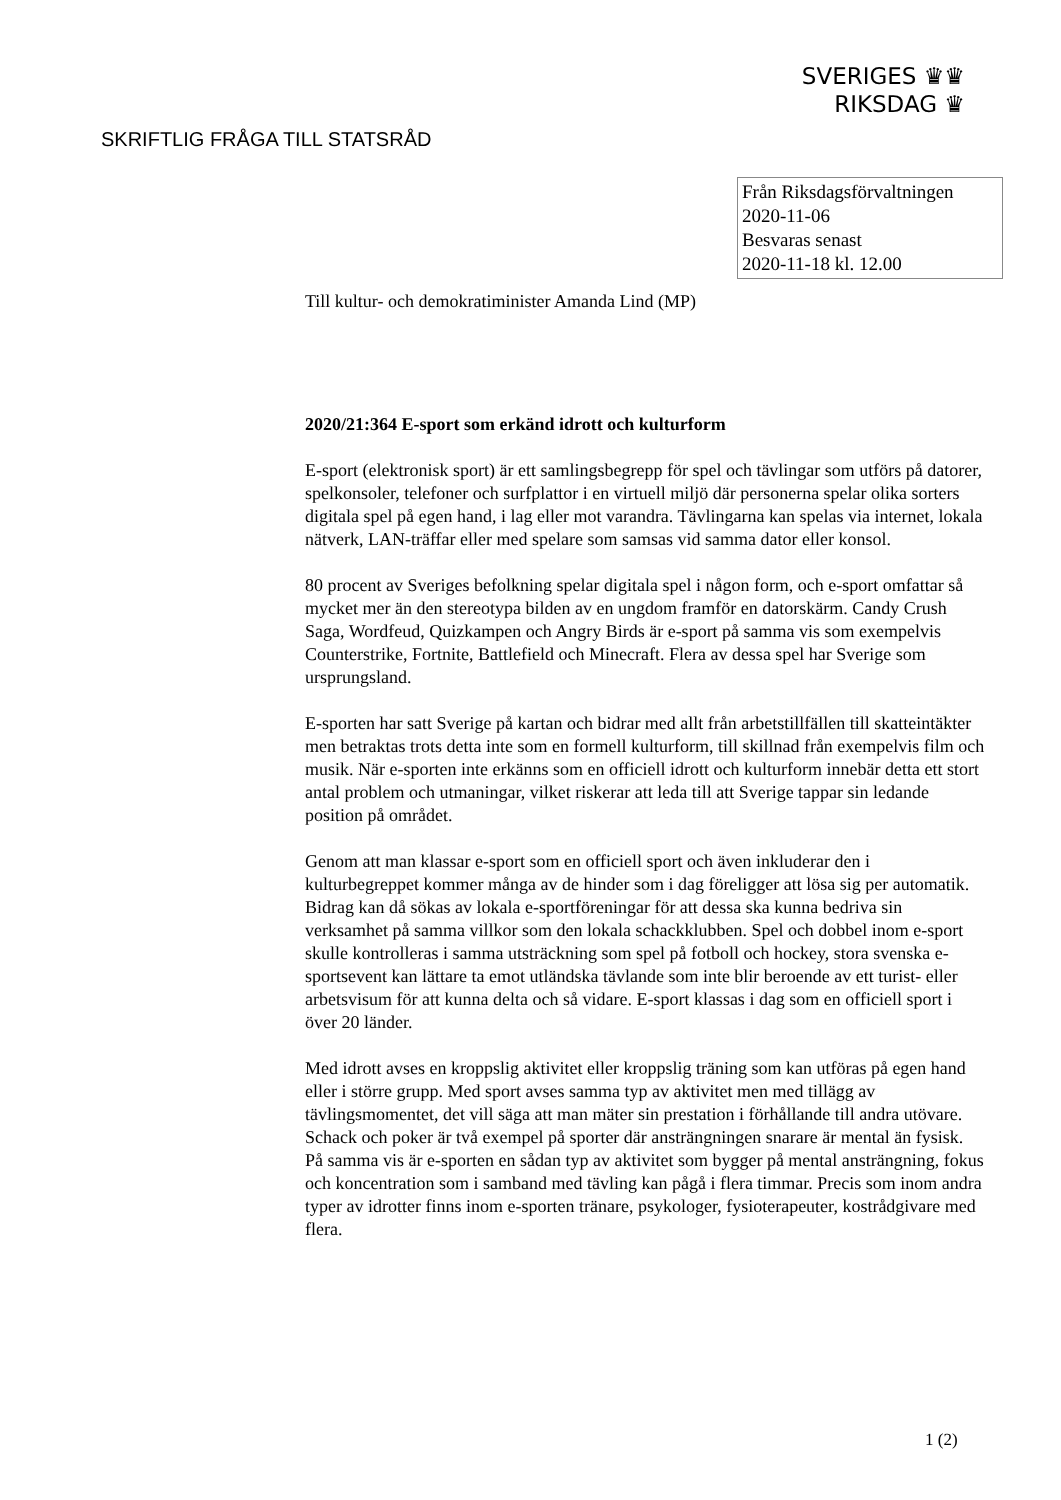SVERIGES ♛♛
RIKSDAG ♛
SKRIFTLIG FRÅGA TILL STATSRÅD
Från Riksdagsförvaltningen
2020-11-06
Besvaras senast
2020-11-18 kl. 12.00
Till kultur- och demokratiminister Amanda Lind (MP)
2020/21:364 E-sport som erkänd idrott och kulturform
E-sport (elektronisk sport) är ett samlingsbegrepp för spel och tävlingar som utförs på datorer, spelkonsoler, telefoner och surfplattor i en virtuell miljö där personerna spelar olika sorters digitala spel på egen hand, i lag eller mot varandra. Tävlingarna kan spelas via internet, lokala nätverk, LAN-träffar eller med spelare som samsas vid samma dator eller konsol.
80 procent av Sveriges befolkning spelar digitala spel i någon form, och e-sport omfattar så mycket mer än den stereotypa bilden av en ungdom framför en datorskärm. Candy Crush Saga, Wordfeud, Quizkampen och Angry Birds är e-sport på samma vis som exempelvis Counterstrike, Fortnite, Battlefield och Minecraft. Flera av dessa spel har Sverige som ursprungsland.
E-sporten har satt Sverige på kartan och bidrar med allt från arbetstillfällen till skatteintäkter men betraktas trots detta inte som en formell kulturform, till skillnad från exempelvis film och musik. När e-sporten inte erkänns som en officiell idrott och kulturform innebär detta ett stort antal problem och utmaningar, vilket riskerar att leda till att Sverige tappar sin ledande position på området.
Genom att man klassar e-sport som en officiell sport och även inkluderar den i kulturbegreppet kommer många av de hinder som i dag föreligger att lösa sig per automatik. Bidrag kan då sökas av lokala e-sportföreningar för att dessa ska kunna bedriva sin verksamhet på samma villkor som den lokala schackklubben. Spel och dobbel inom e-sport skulle kontrolleras i samma utsträckning som spel på fotboll och hockey, stora svenska e-sportsevent kan lättare ta emot utländska tävlande som inte blir beroende av ett turist- eller arbetsvisum för att kunna delta och så vidare. E-sport klassas i dag som en officiell sport i över 20 länder.
Med idrott avses en kroppslig aktivitet eller kroppslig träning som kan utföras på egen hand eller i större grupp. Med sport avses samma typ av aktivitet men med tillägg av tävlingsmomentet, det vill säga att man mäter sin prestation i förhållande till andra utövare. Schack och poker är två exempel på sporter där ansträngningen snarare är mental än fysisk. På samma vis är e-sporten en sådan typ av aktivitet som bygger på mental ansträngning, fokus och koncentration som i samband med tävling kan pågå i flera timmar. Precis som inom andra typer av idrotter finns inom e-sporten tränare, psykologer, fysioterapeuter, kostrådgivare med flera.
1 (2)